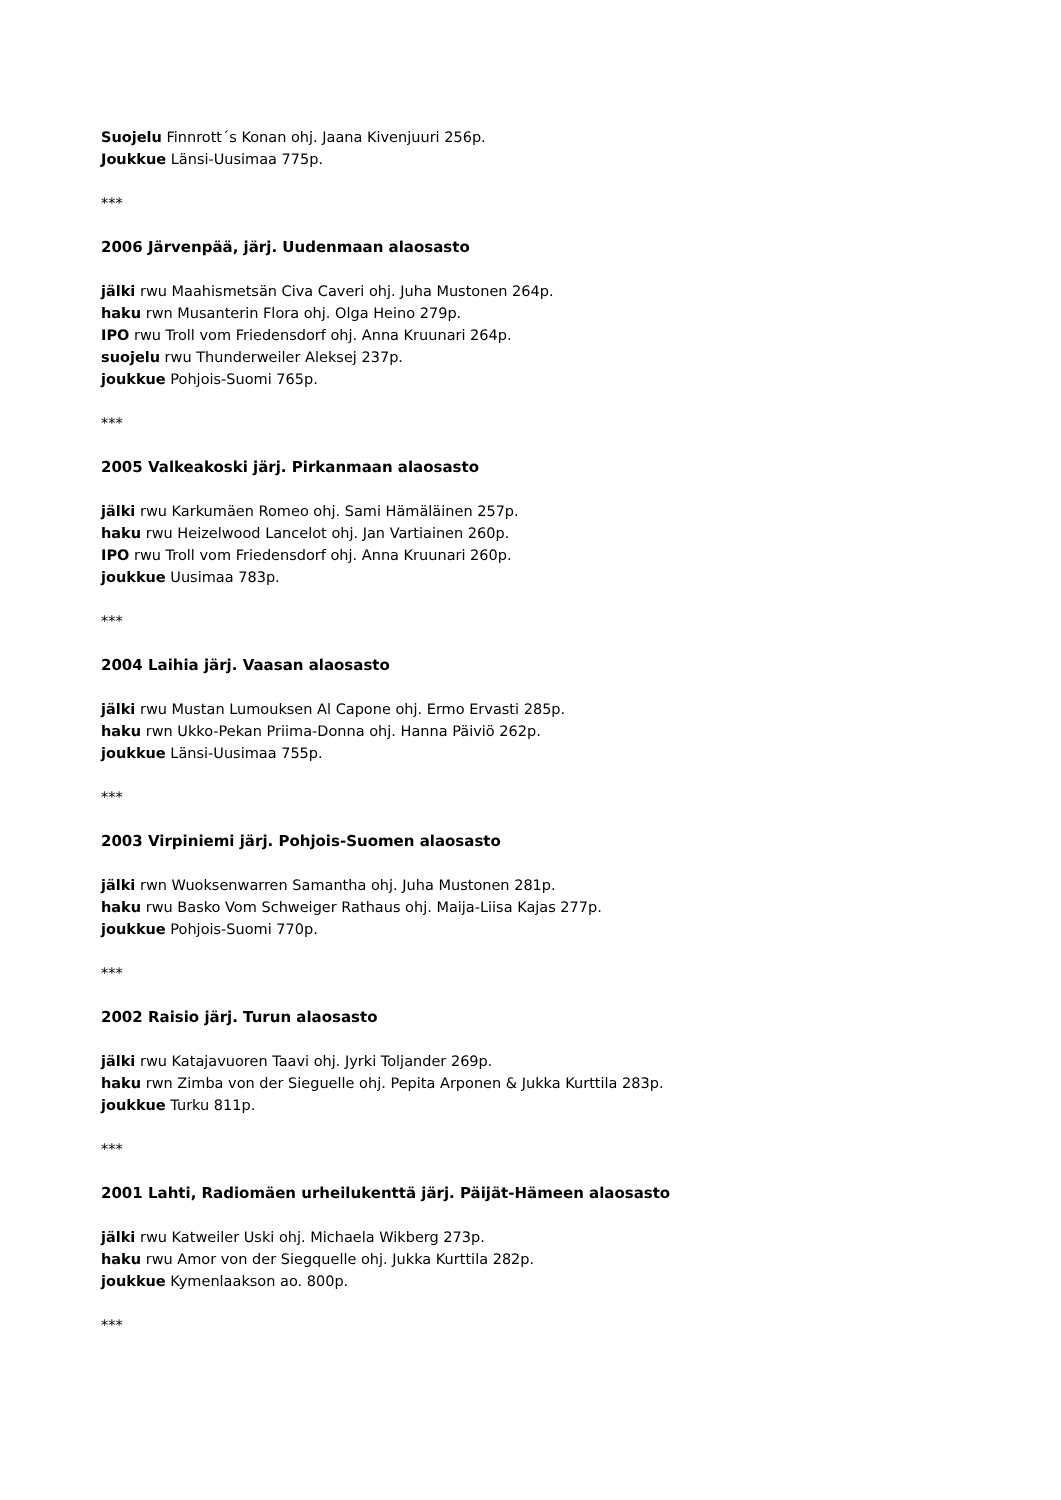Suojelu Finnrott´s Konan ohj. Jaana Kivenjuuri 256p.
Joukkue Länsi-Uusimaa 775p.
***
2006 Järvenpää, järj. Uudenmaan alaosasto
jälki rwu Maahismetsän Civa Caveri ohj. Juha Mustonen 264p.
haku rwn Musanterin Flora ohj. Olga Heino 279p.
IPO rwu Troll vom Friedensdorf ohj. Anna Kruunari 264p.
suojelu rwu Thunderweiler Aleksej 237p.
joukkue Pohjois-Suomi 765p.
***
2005 Valkeakoski järj. Pirkanmaan alaosasto
jälki rwu Karkumäen Romeo ohj. Sami Hämäläinen 257p.
haku rwu Heizelwood Lancelot ohj. Jan Vartiainen 260p.
IPO rwu Troll vom Friedensdorf ohj. Anna Kruunari 260p.
joukkue Uusimaa 783p.
***
2004 Laihia järj. Vaasan alaosasto
jälki rwu Mustan Lumouksen Al Capone ohj. Ermo Ervasti 285p.
haku rwn Ukko-Pekan Priima-Donna ohj. Hanna Päiviö 262p.
joukkue Länsi-Uusimaa 755p.
***
2003 Virpiniemi järj. Pohjois-Suomen alaosasto
jälki rwn Wuoksenwarren Samantha ohj. Juha Mustonen 281p.
haku rwu Basko Vom Schweiger Rathaus ohj. Maija-Liisa Kajas 277p.
joukkue Pohjois-Suomi 770p.
***
2002 Raisio järj. Turun alaosasto
jälki rwu Katajavuoren Taavi ohj. Jyrki Toljander 269p.
haku rwn Zimba von der Sieguelle ohj. Pepita Arponen & Jukka Kurttila 283p.
joukkue Turku 811p.
***
2001 Lahti, Radiomäen urheilukenttä järj. Päijät-Hämeen alaosasto
jälki rwu Katweiler Uski ohj. Michaela Wikberg 273p.
haku rwu Amor von der Siegquelle ohj. Jukka Kurttila 282p.
joukkue Kymenlaakson ao. 800p.
***